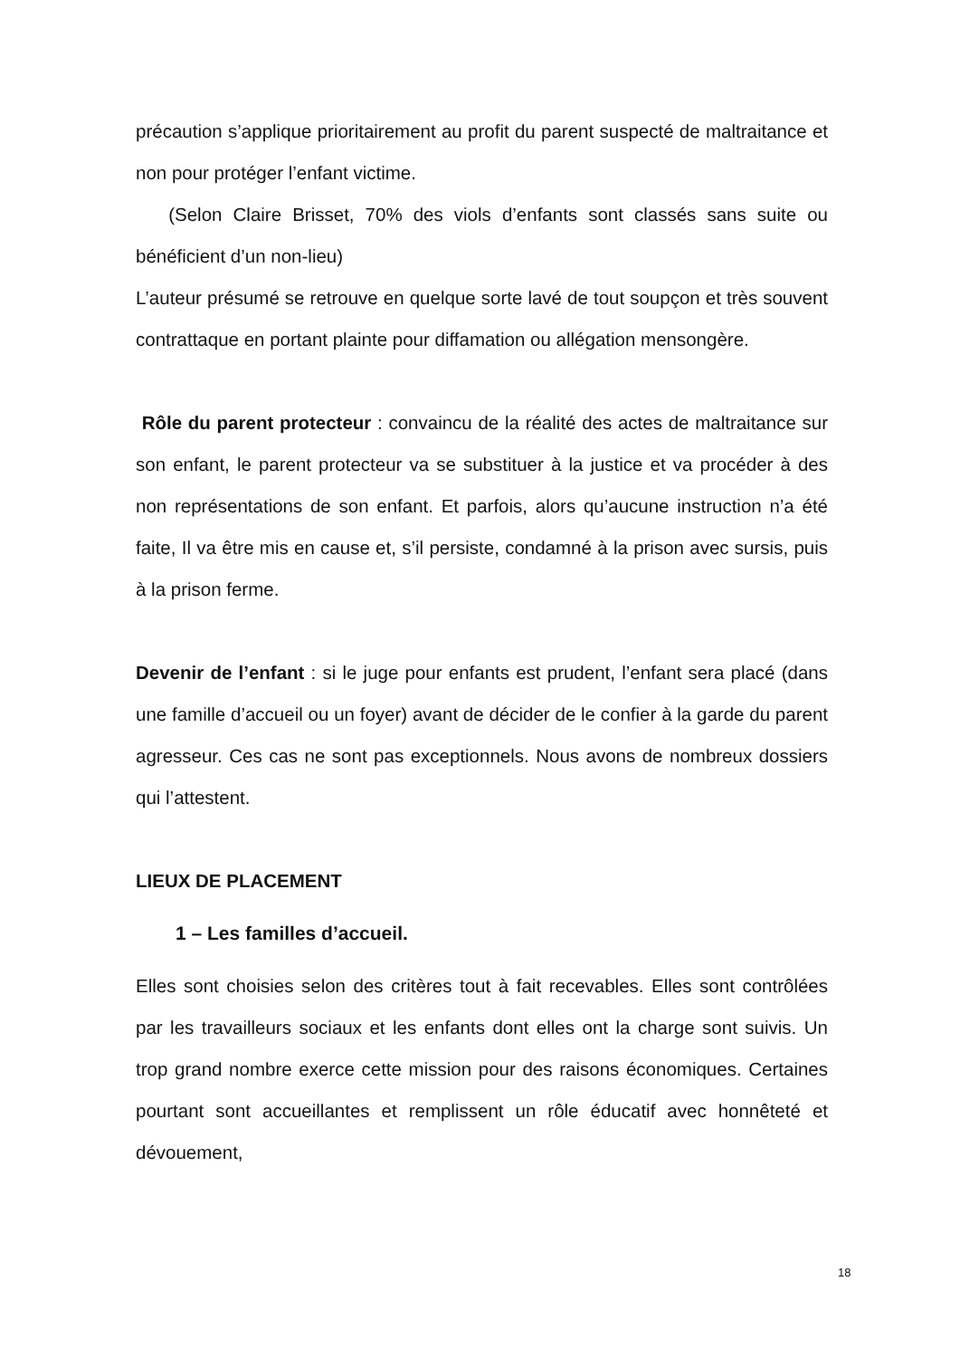précaution s’applique prioritairement au profit du parent suspecté de maltraitance et non pour protéger l’enfant victime.
(Selon Claire Brisset, 70% des viols d’enfants sont classés sans suite ou bénéficient d’un non-lieu)
L’auteur présumé se retrouve en quelque sorte lavé de tout soupçon et très souvent contrattaque en portant plainte pour diffamation ou allégation mensongère.
Rôle du parent protecteur : convaincu de la réalité des actes de maltraitance sur son enfant, le parent protecteur va se substituer à la justice et va procéder à des non représentations de son enfant. Et parfois, alors qu’aucune instruction n’a été faite, Il va être mis en cause et, s’il persiste, condamné à la prison avec sursis, puis à la prison ferme.
Devenir de l’enfant : si le juge pour enfants est prudent, l’enfant sera placé (dans une famille d’accueil ou un foyer) avant de décider de le confier à la garde du parent agresseur. Ces cas ne sont pas exceptionnels. Nous avons de nombreux dossiers qui l’attestent.
LIEUX DE PLACEMENT
1 – Les familles d’accueil.
Elles sont choisies selon des critères tout à fait recevables. Elles sont contrôlées par les travailleurs sociaux et les enfants dont elles ont la charge sont suivis. Un trop grand nombre exerce cette mission pour des raisons économiques. Certaines pourtant sont accueillantes et remplissent un rôle éducatif avec honnêteté et dévouement,
18